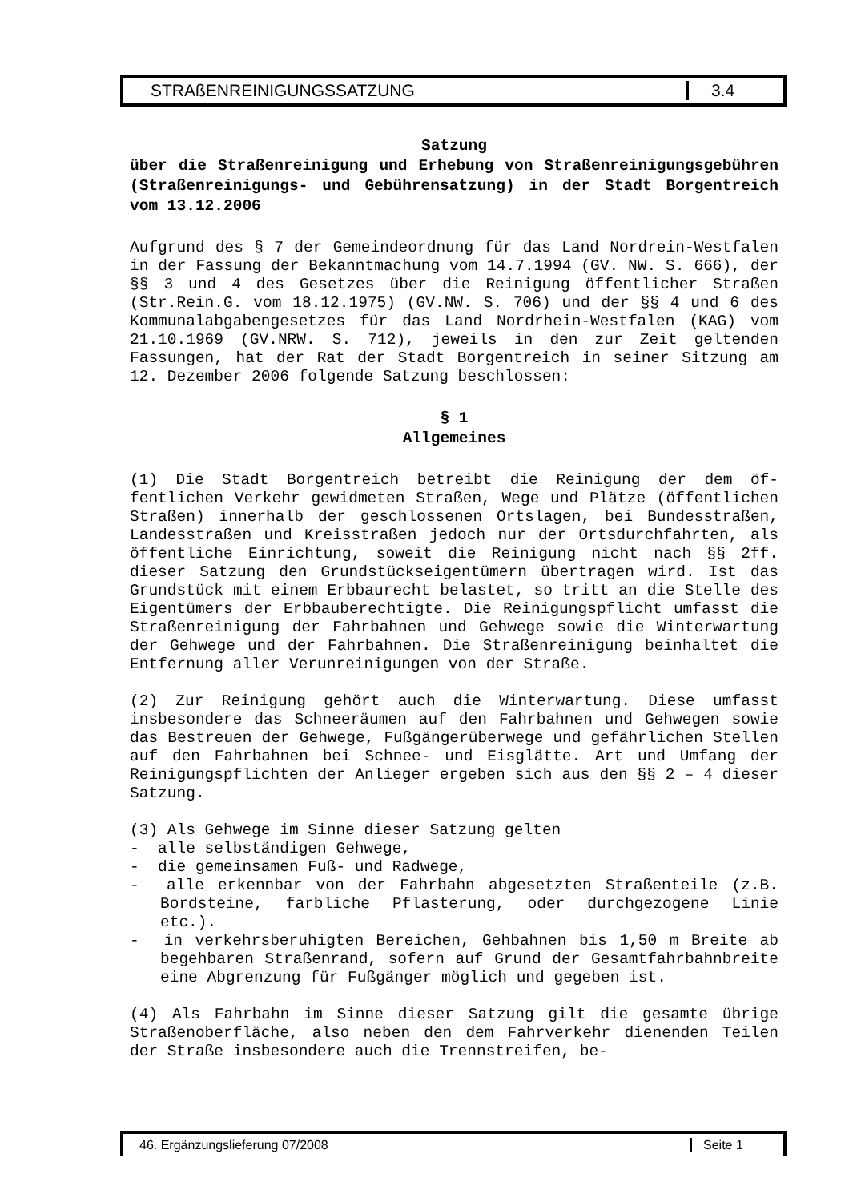STRAßENREINIGUNGSSATZUNG 3.4
Satzung
über die Straßenreinigung und Erhebung von Straßenreinigungsge­bühren (Straßenreinigungs- und Gebührensatzung) in der Stadt Bor­gentreich vom 13.12.2006
Aufgrund des § 7 der Gemeindeordnung für das Land Nordrein-Westfalen in der Fassung der Bekanntmachung vom 14.7.1994 (GV. NW. S. 666), der §§ 3 und 4 des Gesetzes über die Reinigung öf­fentlicher Straßen (Str.Rein.G. vom 18.12.1975) (GV.NW. S. 706) und der §§ 4 und 6 des Kommunalabgabengesetzes für das Land Nordrhein-Westfalen (KAG) vom 21.10.1969 (GV.NRW. S. 712), je­weils in den zur Zeit geltenden Fassungen, hat der Rat der Stadt Borgentreich in seiner Sitzung am 12. Dezember 2006 fol­gende Satzung beschlossen:
§ 1
Allgemeines
(1) Die Stadt Borgentreich betreibt die Reinigung der dem öf­fentlichen Verkehr gewidmeten Straßen, Wege und Plätze (öffent­lichen Straßen) innerhalb der geschlossenen Ortslagen, bei Bun­desstraßen, Landesstraßen und Kreisstraßen jedoch nur der Orts­durchfahrten, als öffentliche Einrichtung, soweit die Reinigung nicht nach §§ 2ff. dieser Satzung den Grundstückseigentümern übertragen wird. Ist das Grundstück mit einem Erbbaurecht be­lastet, so tritt an die Stelle des Eigentümers der Erbbaube­rechtigte. Die Reinigungspflicht umfasst die Straßenreinigung der Fahrbahnen und Gehwege sowie die Winterwartung der Gehwege und der Fahrbahnen. Die Straßenreinigung beinhaltet die Entfer­nung aller Verunreinigungen von der Straße.
(2) Zur Reinigung gehört auch die Winterwartung. Diese umfasst insbesondere das Schneeräumen auf den Fahrbahnen und Gehwegen sowie das Bestreuen der Gehwege, Fußgängerüberwege und gefähr­lichen Stellen auf den Fahrbahnen bei Schnee- und Eisglätte. Art und Umfang der Reinigungspflichten der Anlieger ergeben sich aus den §§ 2 – 4 dieser Satzung.
(3) Als Gehwege im Sinne dieser Satzung gelten
- alle selbständigen Gehwege,
- die gemeinsamen Fuß- und Radwege,
- alle erkennbar von der Fahrbahn abgesetzten Straßenteile (z.B. Bordsteine, farbliche Pflasterung, oder durchgezogene Linie etc.).
- in verkehrsberuhigten Bereichen, Gehbahnen bis 1,50 m Breite ab begehbaren Straßenrand, sofern auf Grund der Gesamtfahr­bahnbreite eine Abgrenzung für Fußgänger möglich und gegeben ist.
(4) Als Fahrbahn im Sinne dieser Satzung gilt die gesamte üb­rige Straßenoberfläche, also neben den dem Fahrverkehr dienen­den Teilen der Straße insbesondere auch die Trennstreifen, be-
46. Ergänzungslieferung 07/2008 Seite 1